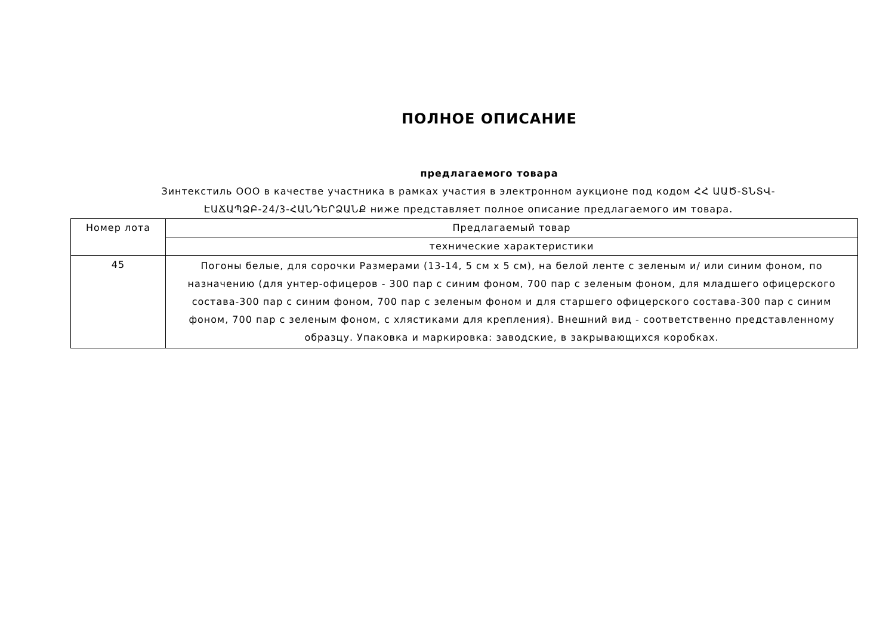ПОЛНОЕ ОПИСАНИЕ
предлагаемого товара
Зинтекстиль ООО в качестве участника в рамках участия в электронном аукционе под кодом ՀՀ ԱԱԾ-ՏՆՏՎ-ԷԱՃԱՊՁԲ-24/3-ՀԱՆԴԵՐՁԱՆՔ ниже представляет полное описание предлагаемого им товара.
| Номер лота | Предлагаемый товар |
| --- | --- |
| | технические характеристики |
| 45 | Погоны белые, для сорочки Размерами (13-14, 5 см x 5 см), на белой ленте с зеленым и/ или синим фоном, по назначению (для унтер-офицеров - 300 пар с синим фоном, 700 пар с зеленым фоном, для младшего офицерского состава-300 пар с синим фоном, 700 пар с зеленым фоном и для старшего офицерского состава-300 пар с синим фоном, 700 пар с зеленым фоном, с хлястиками для крепления). Внешний вид - соответственно представленному образцу. Упаковка и маркировка: заводские, в закрывающихся коробках. |